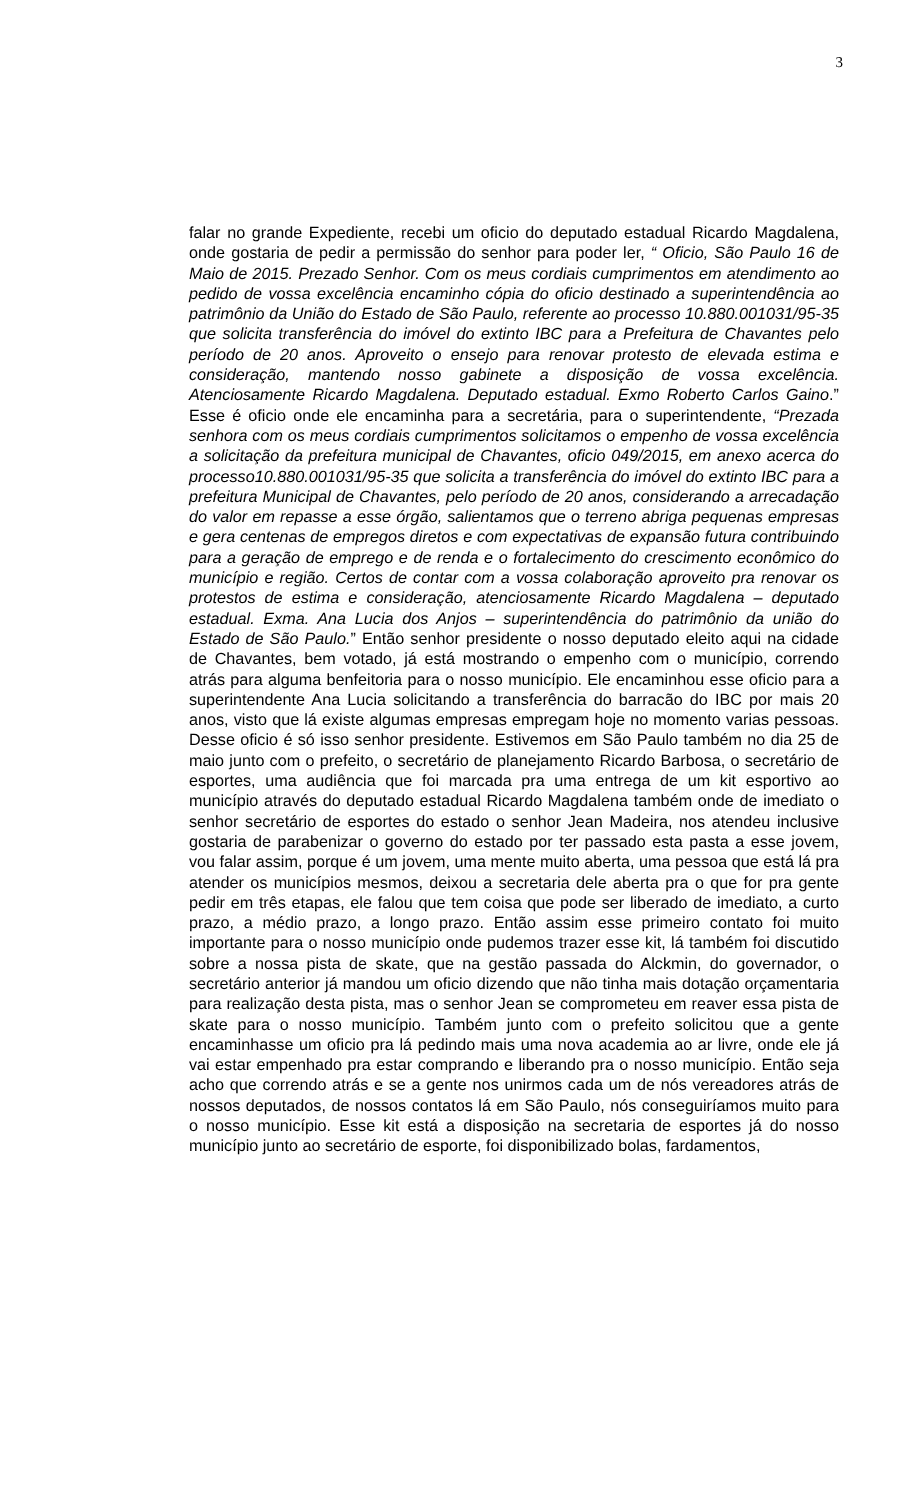3
falar no grande Expediente, recebi um oficio do deputado estadual Ricardo Magdalena, onde gostaria de pedir a permissão do senhor para poder ler, “ Oficio, São Paulo 16 de Maio de 2015. Prezado Senhor. Com os meus cordiais cumprimentos em atendimento ao pedido de vossa excelência encaminho cópia do oficio destinado a superintendência ao patrimônio da União do Estado de São Paulo, referente ao processo 10.880.001031/95-35 que solicita transferência do imóvel do extinto IBC para a Prefeitura de Chavantes pelo período de 20 anos. Aproveito o ensejo para renovar protesto de elevada estima e consideração, mantendo nosso gabinete a disposição de vossa excelência. Atenciosamente Ricardo Magdalena. Deputado estadual. Exmo Roberto Carlos Gaino.” Esse é oficio onde ele encaminha para a secretária, para o superintendente, “Prezada senhora com os meus cordiais cumprimentos solicitamos o empenho de vossa excelência a solicitação da prefeitura municipal de Chavantes, oficio 049/2015, em anexo acerca do processo10.880.001031/95-35 que solicita a transferência do imóvel do extinto IBC para a prefeitura Municipal de Chavantes, pelo período de 20 anos, considerando a arrecadação do valor em repasse a esse órgão, salientamos que o terreno abriga pequenas empresas e gera centenas de empregos diretos e com expectativas de expansão futura contribuindo para a geração de emprego e de renda e o fortalecimento do crescimento econômico do município e região. Certos de contar com a vossa colaboração aproveito pra renovar os protestos de estima e consideração, atenciosamente Ricardo Magdalena – deputado estadual. Exma. Ana Lucia dos Anjos – superintendência do patrimônio da união do Estado de São Paulo.” Então senhor presidente o nosso deputado eleito aqui na cidade de Chavantes, bem votado, já está mostrando o empenho com o município, correndo atrás para alguma benfeitoria para o nosso município. Ele encaminhou esse oficio para a superintendente Ana Lucia solicitando a transferência do barracão do IBC por mais 20 anos, visto que lá existe algumas empresas empregam hoje no momento varias pessoas. Desse oficio é só isso senhor presidente. Estivemos em São Paulo também no dia 25 de maio junto com o prefeito, o secretário de planejamento Ricardo Barbosa, o secretário de esportes, uma audiência que foi marcada pra uma entrega de um kit esportivo ao município através do deputado estadual Ricardo Magdalena também onde de imediato o senhor secretário de esportes do estado o senhor Jean Madeira, nos atendeu inclusive gostaria de parabenizar o governo do estado por ter passado esta pasta a esse jovem, vou falar assim, porque é um jovem, uma mente muito aberta, uma pessoa que está lá pra atender os municípios mesmos, deixou a secretaria dele aberta pra o que for pra gente pedir em três etapas, ele falou que tem coisa que pode ser liberado de imediato, a curto prazo, a médio prazo, a longo prazo. Então assim esse primeiro contato foi muito importante para o nosso município onde pudemos trazer esse kit, lá também foi discutido sobre a nossa pista de skate, que na gestão passada do Alckmin, do governador, o secretário anterior já mandou um oficio dizendo que não tinha mais dotação orçamentaria para realização desta pista, mas o senhor Jean se comprometeu em reaver essa pista de skate para o nosso município. Também junto com o prefeito solicitou que a gente encaminhasse um oficio pra lá pedindo mais uma nova academia ao ar livre, onde ele já vai estar empenhado pra estar comprando e liberando pra o nosso município. Então seja acho que correndo atrás e se a gente nos unirmos cada um de nós vereadores atrás de nossos deputados, de nossos contatos lá em São Paulo, nós conseguiríamos muito para o nosso município. Esse kit está a disposição na secretaria de esportes já do nosso município junto ao secretário de esporte, foi disponibilizado bolas, fardamentos,